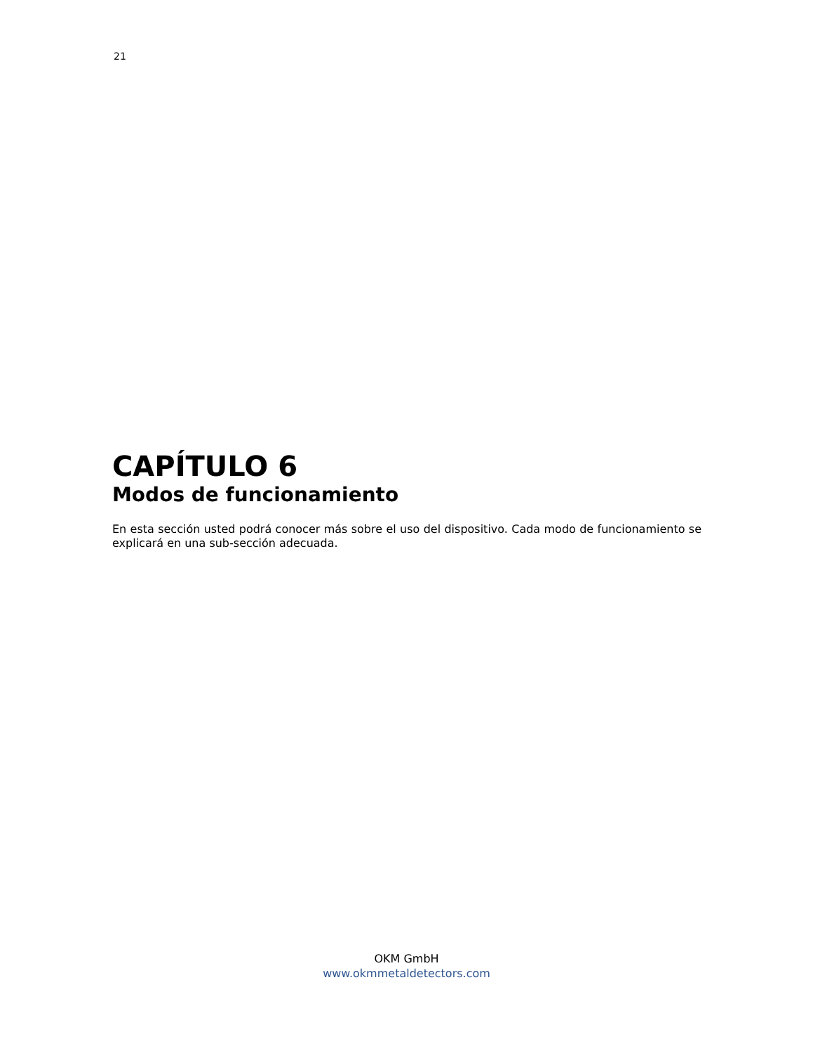21
CAPÍTULO 6
Modos de funcionamiento
En esta sección usted podrá conocer más sobre el uso del dispositivo. Cada modo de funcionamiento se explicará en una sub-sección adecuada.
OKM GmbH
www.okmmetaldetectors.com